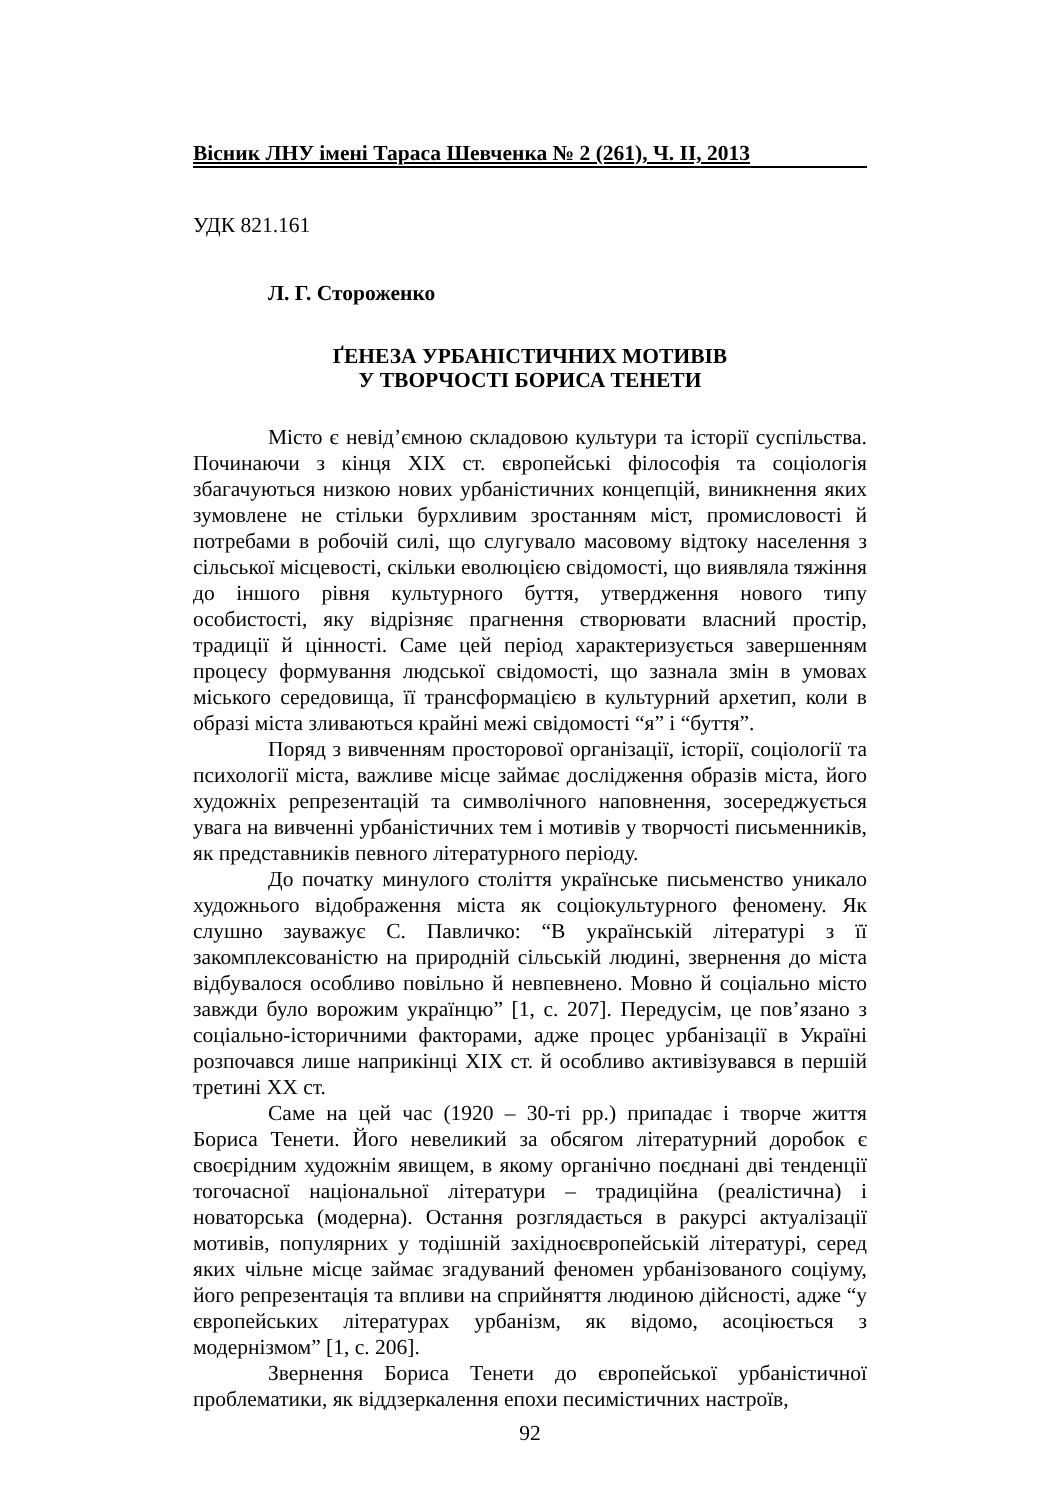Вісник ЛНУ імені Тараса Шевченка № 2 (261), Ч. ІІ, 2013
УДК 821.161
Л. Г. Стороженко
ҐЕНЕЗА УРБАНІСТИЧНИХ МОТИВІВ
У ТВОРЧОСТІ БОРИСА ТЕНЕТИ
Місто є невід’ємною складовою культури та історії суспільства. Починаючи з кінця XIX ст. європейські філософія та соціологія збагачуються низкою нових урбаністичних концепцій, виникнення яких зумовлене не стільки бурхливим зростанням міст, промисловості й потребами в робочій силі, що слугувало масовому відтоку населення з сільської місцевості, скільки еволюцією свідомості, що виявляла тяжіння до іншого рівня культурного буття, утвердження нового типу особистості, яку відрізняє прагнення створювати власний простір, традиції й цінності. Саме цей період характеризується завершенням процесу формування людської свідомості, що зазнала змін в умовах міського середовища, її трансформацією в культурний архетип, коли в образі міста зливаються крайні межі свідомості “я” і “буття”.
Поряд з вивченням просторової організації, історії, соціології та психології міста, важливе місце займає дослідження образів міста, його художніх репрезентацій та символічного наповнення, зосереджується увага на вивченні урбаністичних тем і мотивів у творчості письменників, як представників певного літературного періоду.
До початку минулого століття українське письменство уникало художнього відображення міста як соціокультурного феномену. Як слушно зауважує С. Павличко: “В українській літературі з її закомплексованістю на природній сільській людині, звернення до міста відбувалося особливо повільно й невпевнено. Мовно й соціально місто завжди було ворожим українцю” [1, с. 207]. Передусім, це пов’язано з соціально-історичними факторами, адже процес урбанізації в Україні розпочався лише наприкінці XIX ст. й особливо активізувався в першій третині XX ст.
Саме на цей час (1920 – 30-ті рр.) припадає і творче життя Бориса Тенети. Його невеликий за обсягом літературний доробок є своєрідним художнім явищем, в якому органічно поєднані дві тенденції тогочасної національної літератури – традиційна (реалістична) і новаторська (модерна). Остання розглядається в ракурсі актуалізації мотивів, популярних у тодішній західноєвропейській літературі, серед яких чільне місце займає згадуваний феномен урбанізованого соціуму, його репрезентація та впливи на сприйняття людиною дійсності, адже “у європейських літературах урбанізм, як відомо, асоціюється з модернізмом” [1, с. 206].
Звернення Бориса Тенети до європейської урбаністичної проблематики, як віддзеркалення епохи песимістичних настроїв,
92